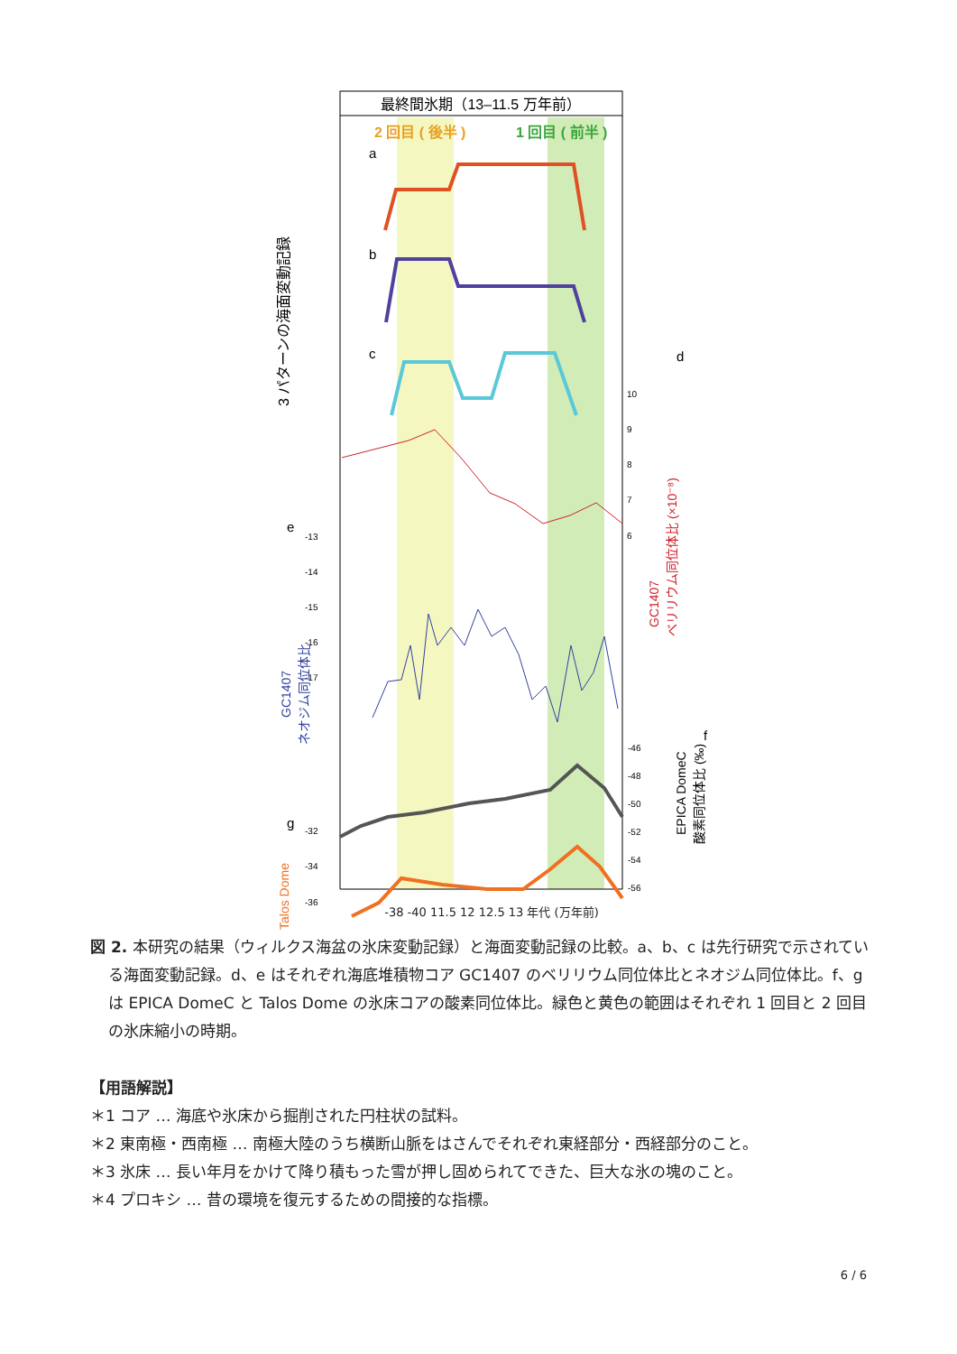最終間氷期（13–11.5 万年前）
2 回目 ( 後半 )
1 回目 ( 前半 )
a
b
c
3 パターンの海面変動記録
d
10
9
8
7
6
GC1407
ベリリウム同位体比 (×10⁻⁸)
e
-13
-14
-15
-16
-17
GC1407
ネオジム同位体比
f
-46
-48
-50
-52
-54
-56
EPICA DomeC
酸素同位体比 (‰)
g
-32
-34
-36
Talos Dome
-38 -40 11.5 12 12.5 13 年代 (万年前)
図 2. 本研究の結果（ウィルクス海盆の氷床変動記録）と海面変動記録の比較。a、b、c は先行研究で示されている海面変動記録。d、e はそれぞれ海底堆積物コア GC1407 のベリリウム同位体比とネオジム同位体比。f、g は EPICA DomeC と Talos Dome の氷床コアの酸素同位体比。緑色と黄色の範囲はそれぞれ 1 回目と 2 回目の氷床縮小の時期。
【用語解説】
＊1 コア … 海底や氷床から掘削された円柱状の試料。
＊2 東南極・西南極 … 南極大陸のうち横断山脈をはさんでそれぞれ東経部分・西経部分のこと。
＊3 氷床 … 長い年月をかけて降り積もった雪が押し固められてできた、巨大な氷の塊のこと。
＊4 プロキシ … 昔の環境を復元するための間接的な指標。
6 / 6